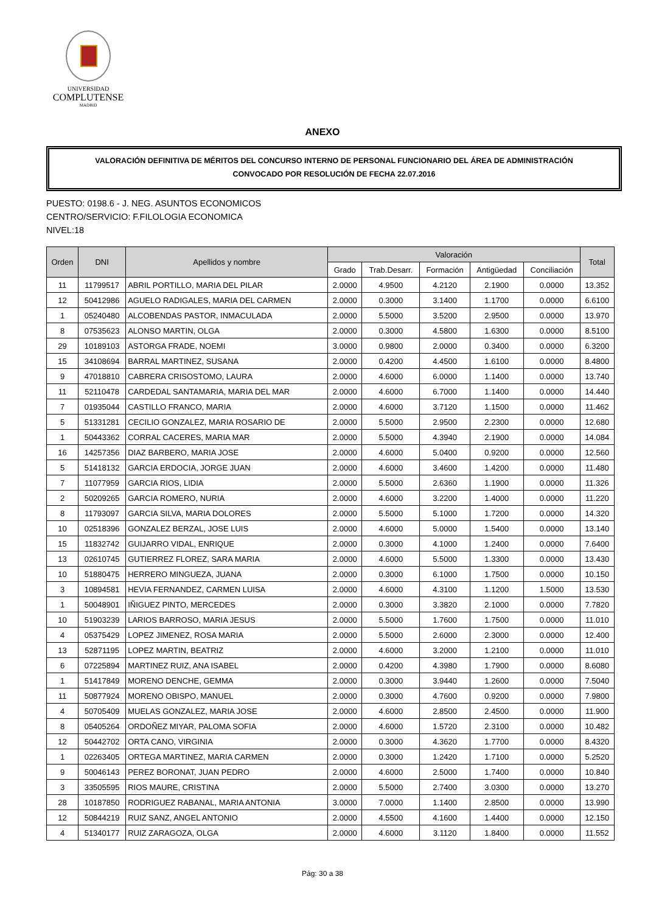UNIVERSIDAD
COMPLUTENSE
MADRID
ANEXO
VALORACIÓN DEFINITIVA DE MÉRITOS DEL CONCURSO INTERNO DE PERSONAL FUNCIONARIO DEL ÁREA DE ADMINISTRACIÓN
CONVOCADO POR RESOLUCIÓN DE FECHA 22.07.2016
PUESTO: 0198.6 - J. NEG. ASUNTOS ECONOMICOS
CENTRO/SERVICIO: F.FILOLOGIA ECONOMICA
NIVEL:18
| Orden | DNI | Apellidos y nombre | Valoración | | | | | Total |
| --- | --- | --- | --- | --- | --- | --- | --- | --- |
| | | | Grado | Trab.Desarr. | Formación | Antigüedad | Conciliación | |
| 11 | 11799517 | ABRIL PORTILLO, MARIA DEL PILAR | 2.0000 | 4.9500 | 4.2120 | 2.1900 | 0.0000 | 13.352 |
| 12 | 50412986 | AGUELO RADIGALES, MARIA DEL CARMEN | 2.0000 | 0.3000 | 3.1400 | 1.1700 | 0.0000 | 6.6100 |
| 1 | 05240480 | ALCOBENDAS PASTOR, INMACULADA | 2.0000 | 5.5000 | 3.5200 | 2.9500 | 0.0000 | 13.970 |
| 8 | 07535623 | ALONSO MARTIN, OLGA | 2.0000 | 0.3000 | 4.5800 | 1.6300 | 0.0000 | 8.5100 |
| 29 | 10189103 | ASTORGA FRADE, NOEMI | 3.0000 | 0.9800 | 2.0000 | 0.3400 | 0.0000 | 6.3200 |
| 15 | 34108694 | BARRAL MARTINEZ, SUSANA | 2.0000 | 0.4200 | 4.4500 | 1.6100 | 0.0000 | 8.4800 |
| 9 | 47018810 | CABRERA CRISOSTOMO, LAURA | 2.0000 | 4.6000 | 6.0000 | 1.1400 | 0.0000 | 13.740 |
| 11 | 52110478 | CARDEDAL SANTAMARIA, MARIA DEL MAR | 2.0000 | 4.6000 | 6.7000 | 1.1400 | 0.0000 | 14.440 |
| 7 | 01935044 | CASTILLO FRANCO, MARIA | 2.0000 | 4.6000 | 3.7120 | 1.1500 | 0.0000 | 11.462 |
| 5 | 51331281 | CECILIO GONZALEZ, MARIA ROSARIO DE | 2.0000 | 5.5000 | 2.9500 | 2.2300 | 0.0000 | 12.680 |
| 1 | 50443362 | CORRAL CACERES, MARIA MAR | 2.0000 | 5.5000 | 4.3940 | 2.1900 | 0.0000 | 14.084 |
| 16 | 14257356 | DIAZ BARBERO, MARIA JOSE | 2.0000 | 4.6000 | 5.0400 | 0.9200 | 0.0000 | 12.560 |
| 5 | 51418132 | GARCIA ERDOCIA, JORGE JUAN | 2.0000 | 4.6000 | 3.4600 | 1.4200 | 0.0000 | 11.480 |
| 7 | 11077959 | GARCIA RIOS, LIDIA | 2.0000 | 5.5000 | 2.6360 | 1.1900 | 0.0000 | 11.326 |
| 2 | 50209265 | GARCIA ROMERO, NURIA | 2.0000 | 4.6000 | 3.2200 | 1.4000 | 0.0000 | 11.220 |
| 8 | 11793097 | GARCIA SILVA, MARIA DOLORES | 2.0000 | 5.5000 | 5.1000 | 1.7200 | 0.0000 | 14.320 |
| 10 | 02518396 | GONZALEZ BERZAL, JOSE LUIS | 2.0000 | 4.6000 | 5.0000 | 1.5400 | 0.0000 | 13.140 |
| 15 | 11832742 | GUIJARRO VIDAL, ENRIQUE | 2.0000 | 0.3000 | 4.1000 | 1.2400 | 0.0000 | 7.6400 |
| 13 | 02610745 | GUTIERREZ FLOREZ, SARA MARIA | 2.0000 | 4.6000 | 5.5000 | 1.3300 | 0.0000 | 13.430 |
| 10 | 51880475 | HERRERO MINGUEZA, JUANA | 2.0000 | 0.3000 | 6.1000 | 1.7500 | 0.0000 | 10.150 |
| 3 | 10894581 | HEVIA FERNANDEZ, CARMEN LUISA | 2.0000 | 4.6000 | 4.3100 | 1.1200 | 1.5000 | 13.530 |
| 1 | 50048901 | IÑIGUEZ PINTO, MERCEDES | 2.0000 | 0.3000 | 3.3820 | 2.1000 | 0.0000 | 7.7820 |
| 10 | 51903239 | LARIOS BARROSO, MARIA JESUS | 2.0000 | 5.5000 | 1.7600 | 1.7500 | 0.0000 | 11.010 |
| 4 | 05375429 | LOPEZ JIMENEZ, ROSA MARIA | 2.0000 | 5.5000 | 2.6000 | 2.3000 | 0.0000 | 12.400 |
| 13 | 52871195 | LOPEZ MARTIN, BEATRIZ | 2.0000 | 4.6000 | 3.2000 | 1.2100 | 0.0000 | 11.010 |
| 6 | 07225894 | MARTINEZ RUIZ, ANA ISABEL | 2.0000 | 0.4200 | 4.3980 | 1.7900 | 0.0000 | 8.6080 |
| 1 | 51417849 | MORENO DENCHE, GEMMA | 2.0000 | 0.3000 | 3.9440 | 1.2600 | 0.0000 | 7.5040 |
| 11 | 50877924 | MORENO OBISPO, MANUEL | 2.0000 | 0.3000 | 4.7600 | 0.9200 | 0.0000 | 7.9800 |
| 4 | 50705409 | MUELAS GONZALEZ, MARIA JOSE | 2.0000 | 4.6000 | 2.8500 | 2.4500 | 0.0000 | 11.900 |
| 8 | 05405264 | ORDOÑEZ MIYAR, PALOMA SOFIA | 2.0000 | 4.6000 | 1.5720 | 2.3100 | 0.0000 | 10.482 |
| 12 | 50442702 | ORTA CANO, VIRGINIA | 2.0000 | 0.3000 | 4.3620 | 1.7700 | 0.0000 | 8.4320 |
| 1 | 02263405 | ORTEGA MARTINEZ, MARIA CARMEN | 2.0000 | 0.3000 | 1.2420 | 1.7100 | 0.0000 | 5.2520 |
| 9 | 50046143 | PEREZ BORONAT, JUAN PEDRO | 2.0000 | 4.6000 | 2.5000 | 1.7400 | 0.0000 | 10.840 |
| 3 | 33505595 | RIOS MAURE, CRISTINA | 2.0000 | 5.5000 | 2.7400 | 3.0300 | 0.0000 | 13.270 |
| 28 | 10187850 | RODRIGUEZ RABANAL, MARIA ANTONIA | 3.0000 | 7.0000 | 1.1400 | 2.8500 | 0.0000 | 13.990 |
| 12 | 50844219 | RUIZ SANZ, ANGEL ANTONIO | 2.0000 | 4.5500 | 4.1600 | 1.4400 | 0.0000 | 12.150 |
| 4 | 51340177 | RUIZ ZARAGOZA, OLGA | 2.0000 | 4.6000 | 3.1120 | 1.8400 | 0.0000 | 11.552 |
Pág: 30 a 38